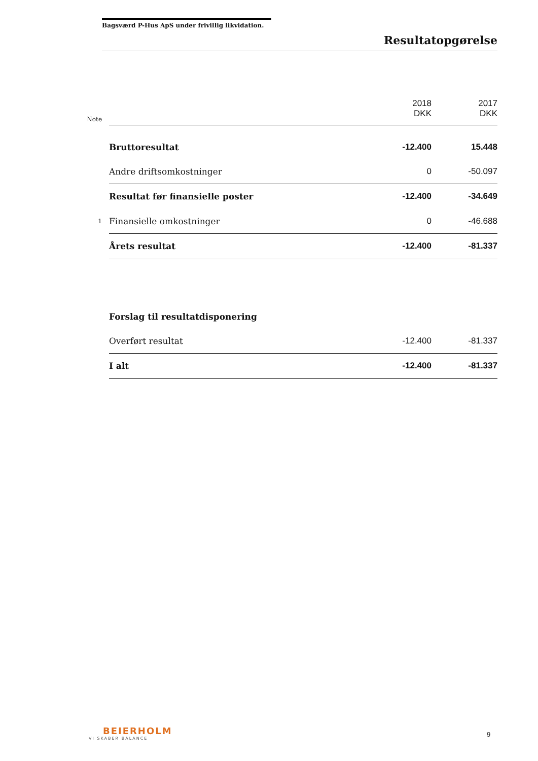Bagsværd P-Hus ApS under frivillig likvidation.
Resultatopgørelse
| Note | | 2018 DKK | 2017 DKK |
| | Bruttoresultat | -12.400 | 15.448 |
| | Andre driftsomkostninger | 0 | -50.097 |
| | Resultat før finansielle poster | -12.400 | -34.649 |
| 1 | Finansielle omkostninger | 0 | -46.688 |
| | Årets resultat | -12.400 | -81.337 |
| | Forslag til resultatdisponering | | |
| | Overført resultat | -12.400 | -81.337 |
| | I alt | -12.400 | -81.337 |
BEIERHOLM
VI SKABER BALANCE
9